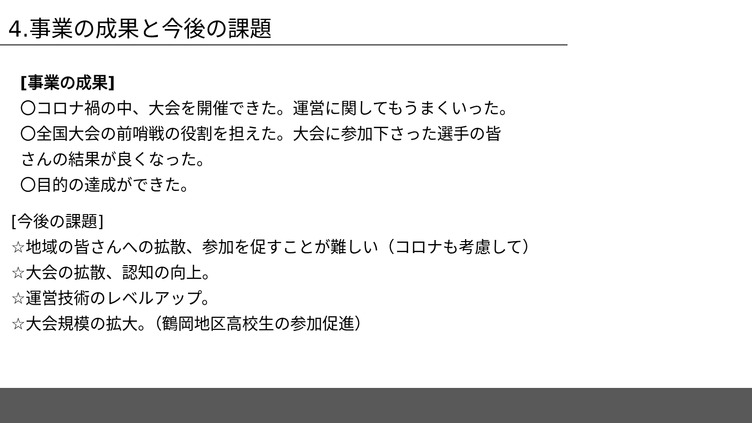4.事業の成果と今後の課題
[事業の成果]
〇コロナ禍の中、大会を開催できた。運営に関してもうまくいった。
〇全国大会の前哨戦の役割を担えた。大会に参加下さった選手の皆
さんの結果が良くなった。
〇目的の達成ができた。
[今後の課題]
☆地域の皆さんへの拡散、参加を促すことが難しい（コロナも考慮して）
☆大会の拡散、認知の向上。
☆運営技術のレベルアップ。
☆大会規模の拡大。（鶴岡地区高校生の参加促進）